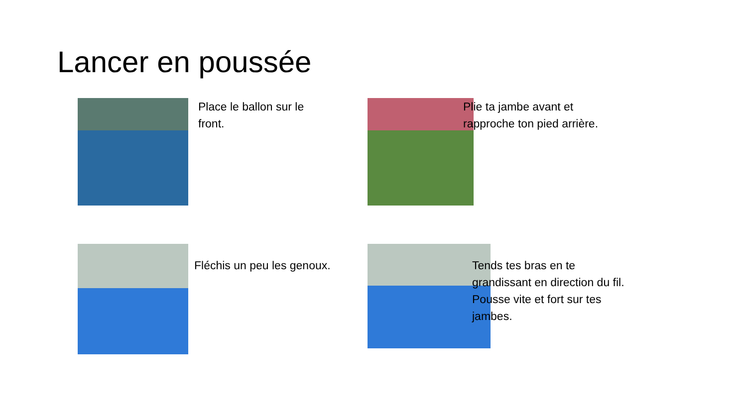Lancer en poussée
Place le ballon sur le
front.
Plie ta jambe avant et
rapproche ton pied arrière.
Fléchis un peu les genoux.
Tends tes bras en te
grandissant en direction du fil.
Pousse vite et fort sur tes
jambes.